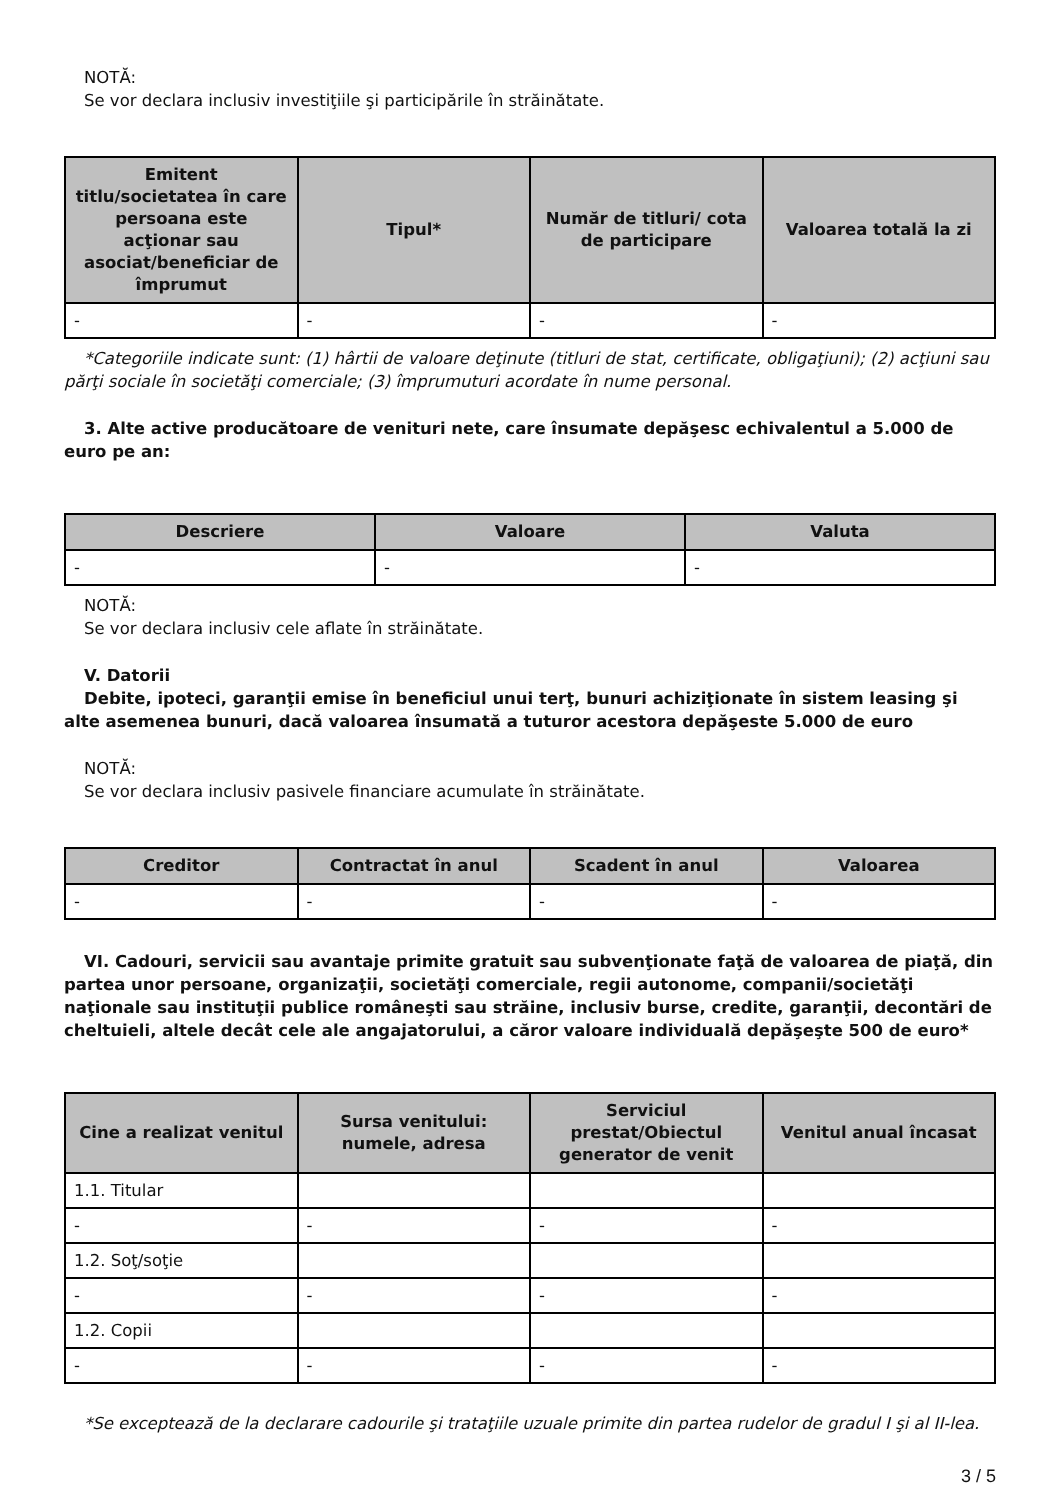NOTĂ:
Se vor declara inclusiv investiţiile şi participările în străinătate.
| Emitent titlu/societatea în care persoana este acţionar sau asociat/beneficiar de împrumut | Tipul* | Număr de titluri/ cota de participare | Valoarea totală la zi |
| --- | --- | --- | --- |
| - | - | - | - |
*Categoriile indicate sunt: (1) hârtii de valoare deţinute (titluri de stat, certificate, obligaţiuni); (2) acţiuni sau părţi sociale în societăţi comerciale; (3) împrumuturi acordate în nume personal.
3. Alte active producătoare de venituri nete, care însumate depăşesc echivalentul a 5.000 de euro pe an:
| Descriere | Valoare | Valuta |
| --- | --- | --- |
| - | - | - |
NOTĂ:
Se vor declara inclusiv cele aflate în străinătate.
V. Datorii
Debite, ipoteci, garanţii emise în beneficiul unui terţ, bunuri achiziţionate în sistem leasing şi alte asemenea bunuri, dacă valoarea însumată a tuturor acestora depăşeste 5.000 de euro
NOTĂ:
Se vor declara inclusiv pasivele financiare acumulate în străinătate.
| Creditor | Contractat în anul | Scadent în anul | Valoarea |
| --- | --- | --- | --- |
| - | - | - | - |
VI. Cadouri, servicii sau avantaje primite gratuit sau subvenţionate faţă de valoarea de piaţă, din partea unor persoane, organizaţii, societăţi comerciale, regii autonome, companii/societăţi naţionale sau instituţii publice româneşti sau străine, inclusiv burse, credite, garanţii, decontări de cheltuieli, altele decât cele ale angajatorului, a căror valoare individuală depăşeşte 500 de euro*
| Cine a realizat venitul | Sursa venitului: numele, adresa | Serviciul prestat/Obiectul generator de venit | Venitul anual încasat |
| --- | --- | --- | --- |
| 1.1. Titular | | | |
| - | - | - | - |
| 1.2. Soţ/soţie | | | |
| - | - | - | - |
| 1.2. Copii | | | |
| - | - | - | - |
*Se exceptează de la declarare cadourile şi trataţiile uzuale primite din partea rudelor de gradul I şi al II-lea.
3 / 5